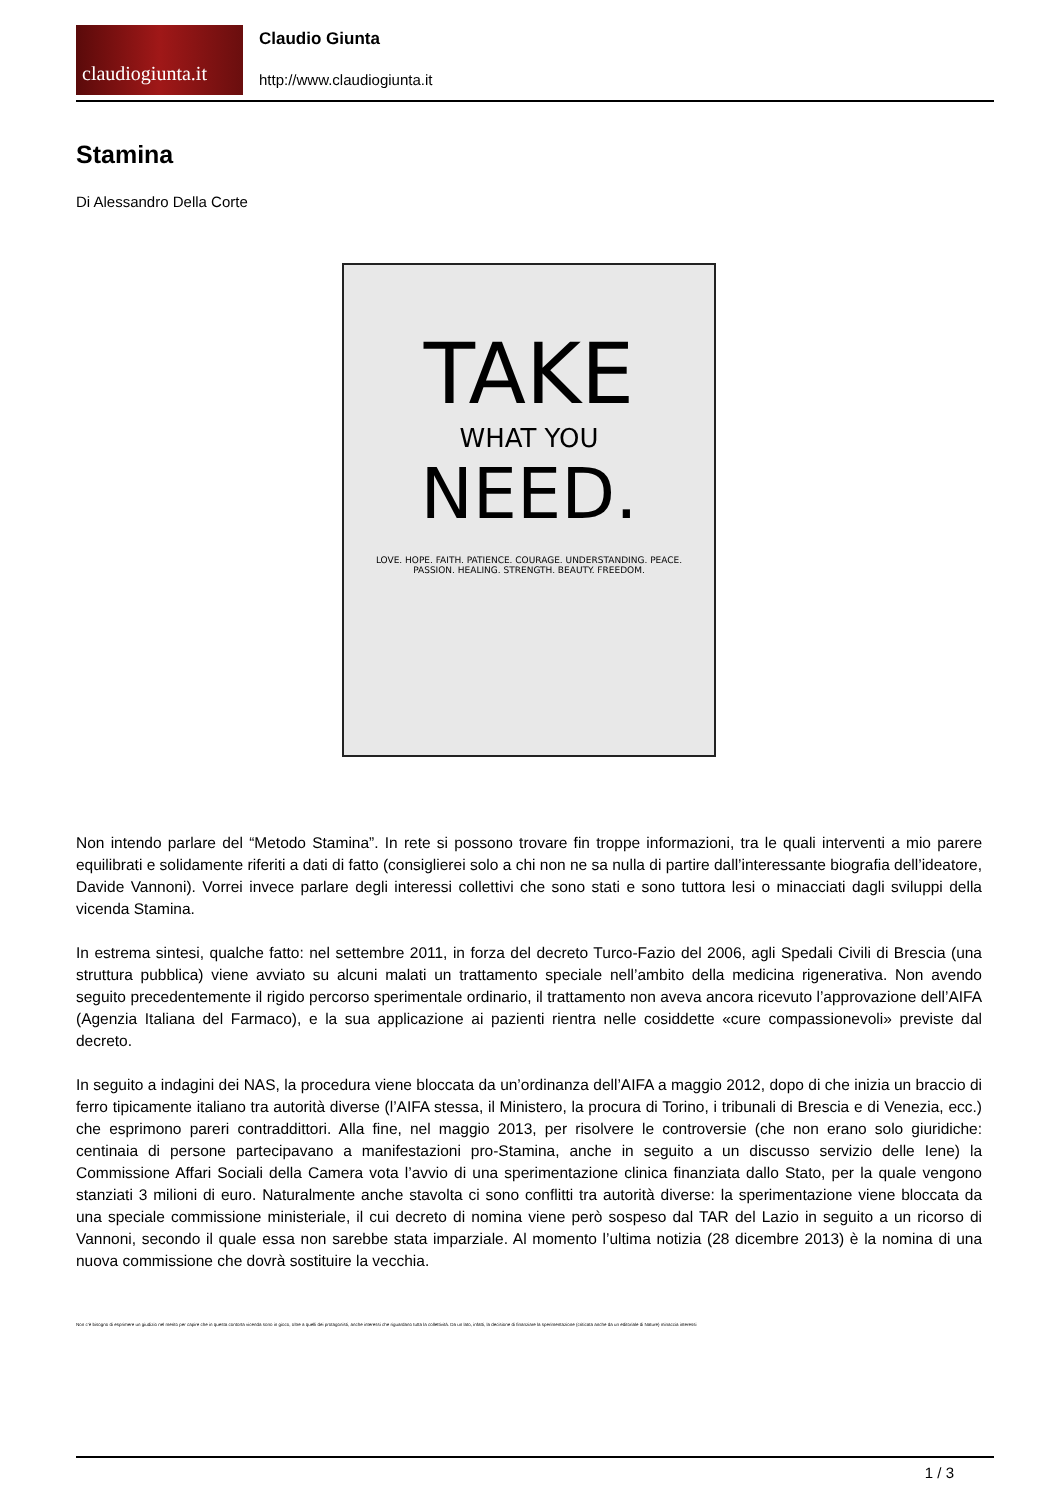claudiogiunta.it
Claudio Giunta
http://www.claudiogiunta.it
Stamina
Di Alessandro Della Corte
TAKE
WHAT YOU
NEED.
LOVE. HOPE. FAITH. PATIENCE. COURAGE. UNDERSTANDING. PEACE. PASSION. HEALING. STRENGTH. BEAUTY. FREEDOM.
Non intendo parlare del “Metodo Stamina”. In rete si possono trovare fin troppe informazioni, tra le quali interventi a mio parere equilibrati e solidamente riferiti a dati di fatto (consiglierei solo a chi non ne sa nulla di partire dall’interessante biografia dell’ideatore, Davide Vannoni). Vorrei invece parlare degli interessi collettivi che sono stati e sono tuttora lesi o minacciati dagli sviluppi della vicenda Stamina.
In estrema sintesi, qualche fatto: nel settembre 2011, in forza del decreto Turco-Fazio del 2006, agli Spedali Civili di Brescia (una struttura pubblica) viene avviato su alcuni malati un trattamento speciale nell’ambito della medicina rigenerativa. Non avendo seguito precedentemente il rigido percorso sperimentale ordinario, il trattamento non aveva ancora ricevuto l’approvazione dell’AIFA (Agenzia Italiana del Farmaco), e la sua applicazione ai pazienti rientra nelle cosiddette «cure compassionevoli» previste dal decreto.
In seguito a indagini dei NAS, la procedura viene bloccata da un’ordinanza dell’AIFA a maggio 2012, dopo di che inizia un braccio di ferro tipicamente italiano tra autorità diverse (l’AIFA stessa, il Ministero, la procura di Torino, i tribunali di Brescia e di Venezia, ecc.) che esprimono pareri contraddittori. Alla fine, nel maggio 2013, per risolvere le controversie (che non erano solo giuridiche: centinaia di persone partecipavano a manifestazioni pro-Stamina, anche in seguito a un discusso servizio delle Iene) la Commissione Affari Sociali della Camera vota l’avvio di una sperimentazione clinica finanziata dallo Stato, per la quale vengono stanziati 3 milioni di euro. Naturalmente anche stavolta ci sono conflitti tra autorità diverse: la sperimentazione viene bloccata da una speciale commissione ministeriale, il cui decreto di nomina viene però sospeso dal TAR del Lazio in seguito a un ricorso di Vannoni, secondo il quale essa non sarebbe stata imparziale. Al momento l’ultima notizia (28 dicembre 2013) è la nomina di una nuova commissione che dovrà sostituire la vecchia.
Non c’è bisogno di esprimere un giudizio nel merito per capire che in questa contorta vicenda sono in gioco, oltre a quelli dei protagonisti, anche interessi che riguardano tutta la collettività. Da un lato, infatti, la decisione di finanziare la sperimentazione (criticata anche da un editoriale di Nature) minaccia interessi
1 / 3